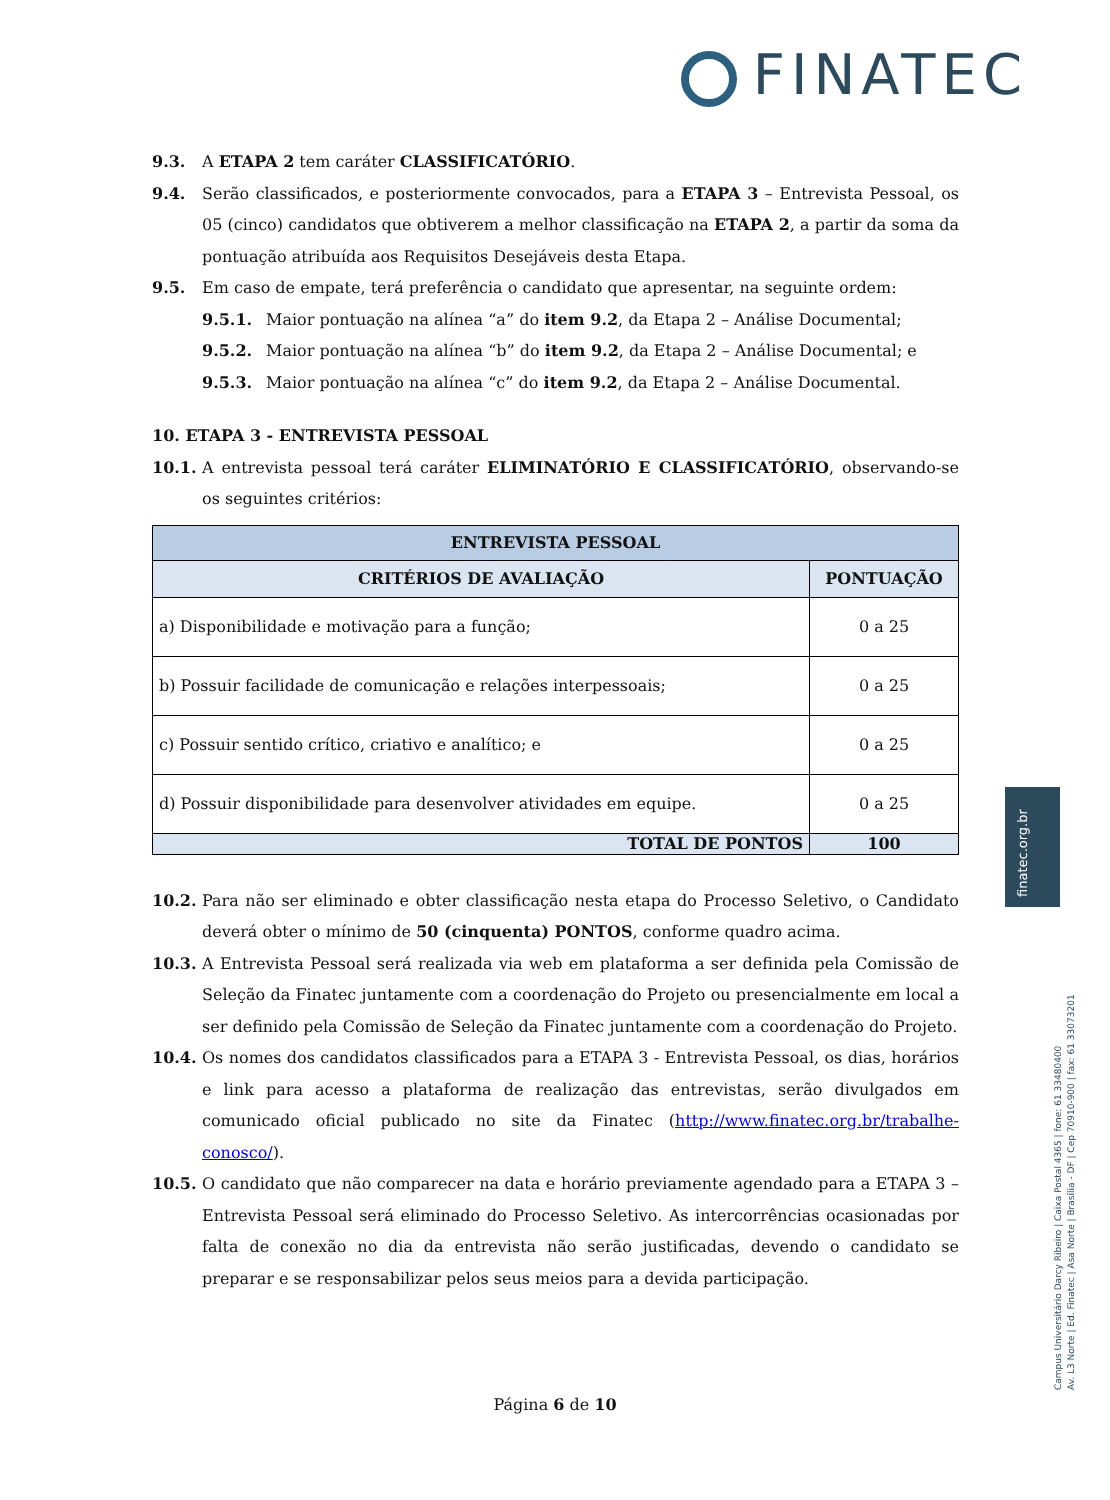FINATEC
finatec.org.br
9.3. A ETAPA 2 tem caráter CLASSIFICATÓRIO.
9.4. Serão classificados, e posteriormente convocados, para a ETAPA 3 – Entrevista Pessoal, os 05 (cinco) candidatos que obtiverem a melhor classificação na ETAPA 2, a partir da soma da pontuação atribuída aos Requisitos Desejáveis desta Etapa.
9.5. Em caso de empate, terá preferência o candidato que apresentar, na seguinte ordem:
9.5.1. Maior pontuação na alínea “a” do item 9.2, da Etapa 2 – Análise Documental;
9.5.2. Maior pontuação na alínea “b” do item 9.2, da Etapa 2 – Análise Documental; e
9.5.3. Maior pontuação na alínea “c” do item 9.2, da Etapa 2 – Análise Documental.
10. ETAPA 3 - ENTREVISTA PESSOAL
10.1. A entrevista pessoal terá caráter ELIMINATÓRIO E CLASSIFICATÓRIO, observando-se os seguintes critérios:
| ENTREVISTA PESSOAL | |
| --- | --- |
| CRITÉRIOS DE AVALIAÇÃO | PONTUAÇÃO |
| a) Disponibilidade e motivação para a função; | 0 a 25 |
| b) Possuir facilidade de comunicação e relações interpessoais; | 0 a 25 |
| c) Possuir sentido crítico, criativo e analítico; e | 0 a 25 |
| d) Possuir disponibilidade para desenvolver atividades em equipe. | 0 a 25 |
| TOTAL DE PONTOS | 100 |
10.2. Para não ser eliminado e obter classificação nesta etapa do Processo Seletivo, o Candidato deverá obter o mínimo de 50 (cinquenta) PONTOS, conforme quadro acima.
10.3. A Entrevista Pessoal será realizada via web em plataforma a ser definida pela Comissão de Seleção da Finatec juntamente com a coordenação do Projeto ou presencialmente em local a ser definido pela Comissão de Seleção da Finatec juntamente com a coordenação do Projeto.
10.4. Os nomes dos candidatos classificados para a ETAPA 3 - Entrevista Pessoal, os dias, horários e link para acesso a plataforma de realização das entrevistas, serão divulgados em comunicado oficial publicado no site da Finatec (http://www.finatec.org.br/trabalhe-conosco/).
10.5. O candidato que não comparecer na data e horário previamente agendado para a ETAPA 3 – Entrevista Pessoal será eliminado do Processo Seletivo. As intercorrências ocasionadas por falta de conexão no dia da entrevista não serão justificadas, devendo o candidato se preparar e se responsabilizar pelos seus meios para a devida participação.
Campus Universitário Darcy Ribeiro | Caixa Postal 4365 | fone: 61 33480400
Av. L3 Norte | Ed. Finatec | Asa Norte | Brasília - DF | Cep 70910-900 | fax: 61 33073201
Página 6 de 10